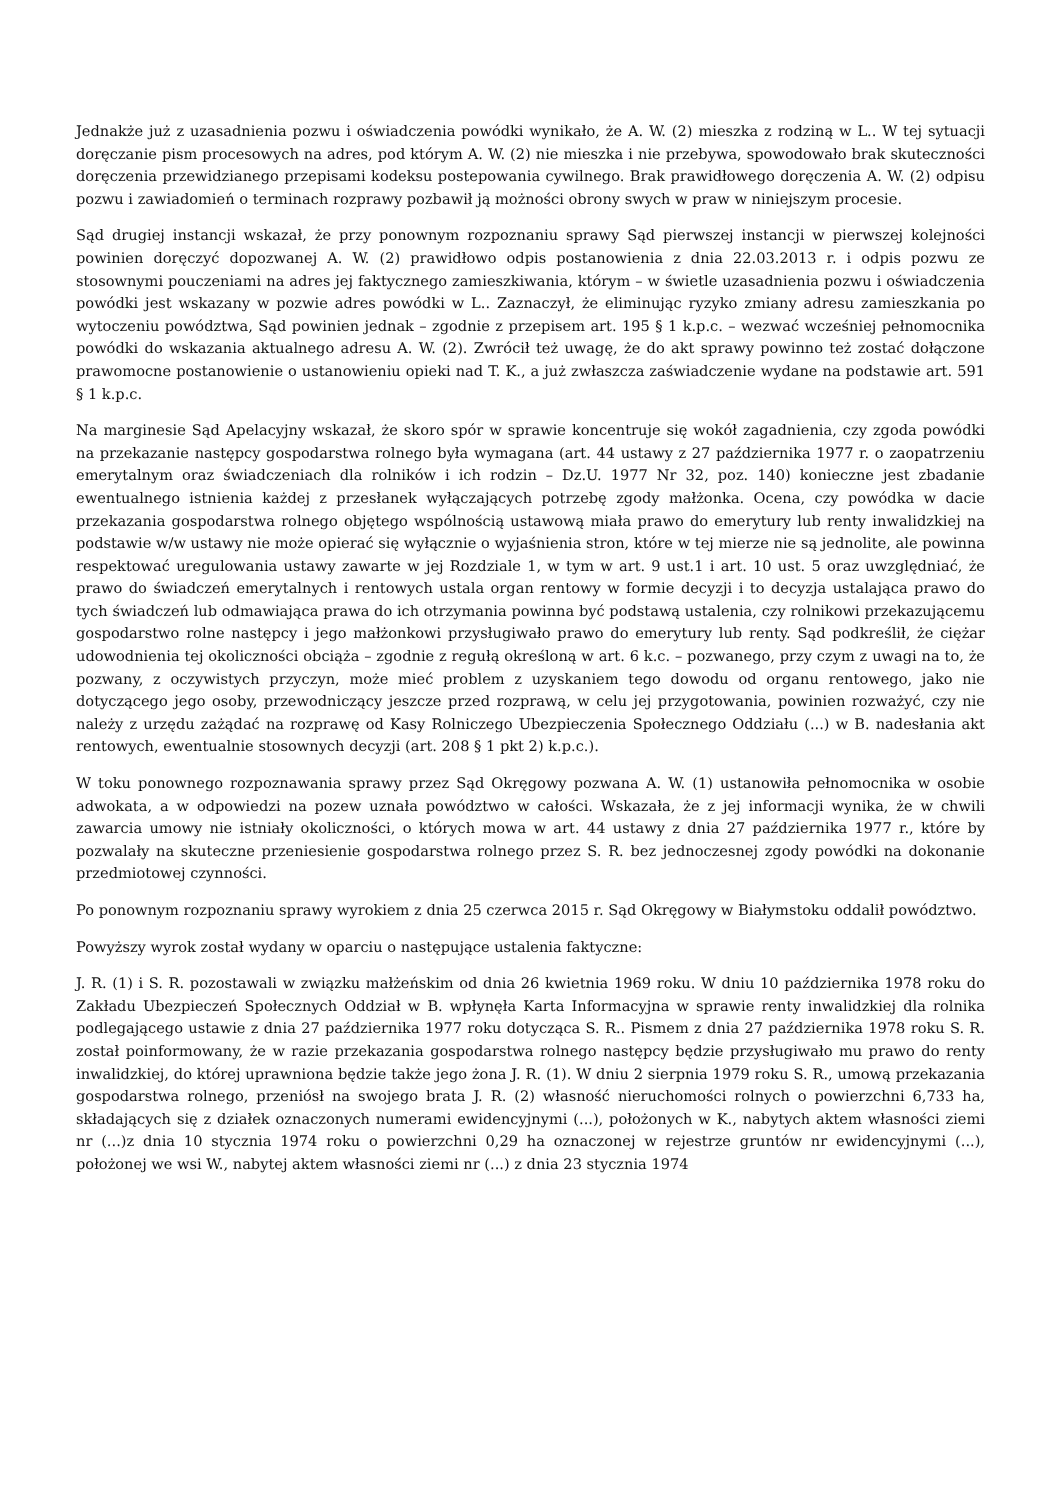Jednakże już z uzasadnienia pozwu i oświadczenia powódki wynikało, że A. W. (2) mieszka z rodziną w L.. W tej sytuacji doręczanie pism procesowych na adres, pod którym A. W. (2) nie mieszka i nie przebywa, spowodowało brak skuteczności doręczenia przewidzianego przepisami kodeksu postepowania cywilnego. Brak prawidłowego doręczenia A. W. (2) odpisu pozwu i zawiadomień o terminach rozprawy pozbawił ją możności obrony swych w praw w niniejszym procesie.
Sąd drugiej instancji wskazał, że przy ponownym rozpoznaniu sprawy Sąd pierwszej instancji w pierwszej kolejności powinien doręczyć dopozwanej A. W. (2) prawidłowo odpis postanowienia z dnia 22.03.2013 r. i odpis pozwu ze stosownymi pouczeniami na adres jej faktycznego zamieszkiwania, którym – w świetle uzasadnienia pozwu i oświadczenia powódki jest wskazany w pozwie adres powódki w L.. Zaznaczył, że eliminując ryzyko zmiany adresu zamieszkania po wytoczeniu powództwa, Sąd powinien jednak – zgodnie z przepisem art. 195 § 1 k.p.c. – wezwać wcześniej pełnomocnika powódki do wskazania aktualnego adresu A. W. (2). Zwrócił też uwagę, że do akt sprawy powinno też zostać dołączone prawomocne postanowienie o ustanowieniu opieki nad T. K., a już zwłaszcza zaświadczenie wydane na podstawie art. 591 § 1 k.p.c.
Na marginesie Sąd Apelacyjny wskazał, że skoro spór w sprawie koncentruje się wokół zagadnienia, czy zgoda powódki na przekazanie następcy gospodarstwa rolnego była wymagana (art. 44 ustawy z 27 października 1977 r. o zaopatrzeniu emerytalnym oraz świadczeniach dla rolników i ich rodzin – Dz.U. 1977 Nr 32, poz. 140) konieczne jest zbadanie ewentualnego istnienia każdej z przesłanek wyłączających potrzebę zgody małżonka. Ocena, czy powódka w dacie przekazania gospodarstwa rolnego objętego wspólnością ustawową miała prawo do emerytury lub renty inwalidzkiej na podstawie w/w ustawy nie może opierać się wyłącznie o wyjaśnienia stron, które w tej mierze nie są jednolite, ale powinna respektować uregulowania ustawy zawarte w jej Rozdziale 1, w tym w art. 9 ust.1 i art. 10 ust. 5 oraz uwzględniać, że prawo do świadczeń emerytalnych i rentowych ustala organ rentowy w formie decyzji i to decyzja ustalająca prawo do tych świadczeń lub odmawiająca prawa do ich otrzymania powinna być podstawą ustalenia, czy rolnikowi przekazującemu gospodarstwo rolne następcy i jego małżonkowi przysługiwało prawo do emerytury lub renty. Sąd podkreślił, że ciężar udowodnienia tej okoliczności obciąża – zgodnie z regułą określoną w art. 6 k.c. – pozwanego, przy czym z uwagi na to, że pozwany, z oczywistych przyczyn, może mieć problem z uzyskaniem tego dowodu od organu rentowego, jako nie dotyczącego jego osoby, przewodniczący jeszcze przed rozprawą, w celu jej przygotowania, powinien rozważyć, czy nie należy z urzędu zażądać na rozprawę od Kasy Rolniczego Ubezpieczenia Społecznego Oddziału (...) w B. nadesłania akt rentowych, ewentualnie stosownych decyzji (art. 208 § 1 pkt 2) k.p.c.).
W toku ponownego rozpoznawania sprawy przez Sąd Okręgowy pozwana A. W. (1) ustanowiła pełnomocnika w osobie adwokata, a w odpowiedzi na pozew uznała powództwo w całości. Wskazała, że z jej informacji wynika, że w chwili zawarcia umowy nie istniały okoliczności, o których mowa w art. 44 ustawy z dnia 27 października 1977 r., które by pozwalały na skuteczne przeniesienie gospodarstwa rolnego przez S. R. bez jednoczesnej zgody powódki na dokonanie przedmiotowej czynności.
Po ponownym rozpoznaniu sprawy wyrokiem z dnia 25 czerwca 2015 r. Sąd Okręgowy w Białymstoku oddalił powództwo.
Powyższy wyrok został wydany w oparciu o następujące ustalenia faktyczne:
J. R. (1) i S. R. pozostawali w związku małżeńskim od dnia 26 kwietnia 1969 roku. W dniu 10 października 1978 roku do Zakładu Ubezpieczeń Społecznych Oddział w B. wpłynęła Karta Informacyjna w sprawie renty inwalidzkiej dla rolnika podlegającego ustawie z dnia 27 października 1977 roku dotycząca S. R.. Pismem z dnia 27 października 1978 roku S. R. został poinformowany, że w razie przekazania gospodarstwa rolnego następcy będzie przysługiwało mu prawo do renty inwalidzkiej, do której uprawniona będzie także jego żona J. R. (1). W dniu 2 sierpnia 1979 roku S. R., umową przekazania gospodarstwa rolnego, przeniósł na swojego brata J. R. (2) własność nieruchomości rolnych o powierzchni 6,733 ha, składających się z działek oznaczonych numerami ewidencyjnymi (...), położonych w K., nabytych aktem własności ziemi nr (...)z dnia 10 stycznia 1974 roku o powierzchni 0,29 ha oznaczonej w rejestrze gruntów nr ewidencyjnymi (...), położonej we wsi W., nabytej aktem własności ziemi nr (...) z dnia 23 stycznia 1974